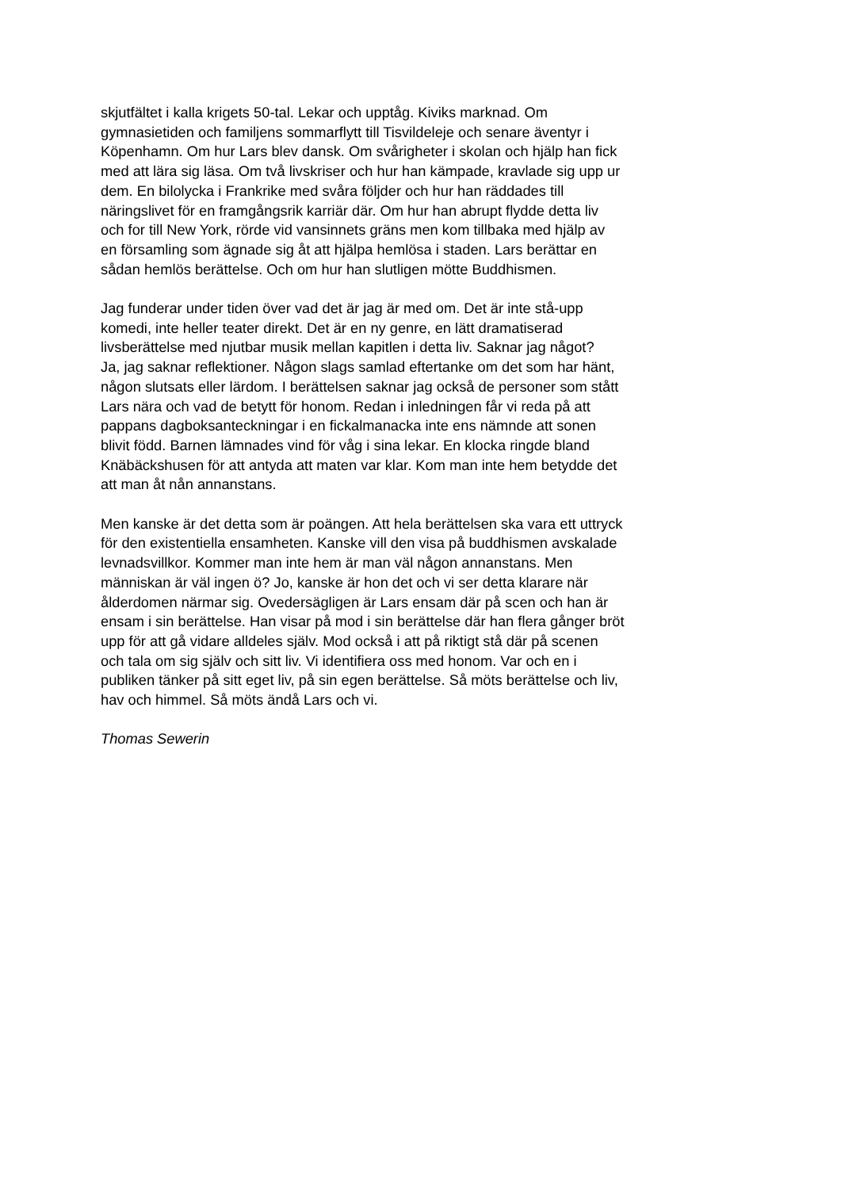skjutfältet i kalla krigets 50-tal. Lekar och upptåg. Kiviks marknad. Om
gymnasietiden och familjens sommarflytt till Tisvildeleje och senare äventyr i
Köpenhamn. Om hur Lars blev dansk. Om svårigheter i skolan och hjälp han fick
med att lära sig läsa. Om två livskriser och hur han kämpade, kravlade sig upp ur
dem. En bilolycka i Frankrike med svåra följder och hur han räddades till
näringslivet för en framgångsrik karriär där. Om hur han abrupt flydde detta liv
och for till New York, rörde vid vansinnets gräns men kom tillbaka med hjälp av
en församling som ägnade sig åt att hjälpa hemlösa i staden. Lars berättar en
sådan hemlös berättelse. Och om hur han slutligen mötte Buddhismen.
Jag funderar under tiden över vad det är jag är med om. Det är inte stå-upp
komedi, inte heller teater direkt. Det är en ny genre, en lätt dramatiserad
livsberättelse med njutbar musik mellan kapitlen i detta liv. Saknar jag något?
Ja, jag saknar reflektioner. Någon slags samlad eftertanke om det som har hänt,
någon slutsats eller lärdom. I berättelsen saknar jag också de personer som stått
Lars nära och vad de betytt för honom. Redan i inledningen får vi reda på att
pappans dagboksanteckningar i en fickalmanacka inte ens nämnde att sonen
blivit född. Barnen lämnades vind för våg i sina lekar. En klocka ringde bland
Knäbäckshusen för att antyda att maten var klar. Kom man inte hem betydde det
att man åt nån annanstans.
Men kanske är det detta som är poängen. Att hela berättelsen ska vara ett uttryck
för den existentiella ensamheten. Kanske vill den visa på buddhismen avskalade
levnadsvillkor. Kommer man inte hem är man väl någon annanstans. Men
människan är väl ingen ö? Jo, kanske är hon det och vi ser detta klarare när
ålderdomen närmar sig. Ovedersägligen är Lars ensam där på scen och han är
ensam i sin berättelse. Han visar på mod i sin berättelse där han flera gånger bröt
upp för att gå vidare alldeles själv. Mod också i att på riktigt stå där på scenen
och tala om sig själv och sitt liv. Vi identifiera oss med honom. Var och en i
publiken tänker på sitt eget liv, på sin egen berättelse. Så möts berättelse och liv,
hav och himmel. Så möts ändå Lars och vi.
Thomas Sewerin